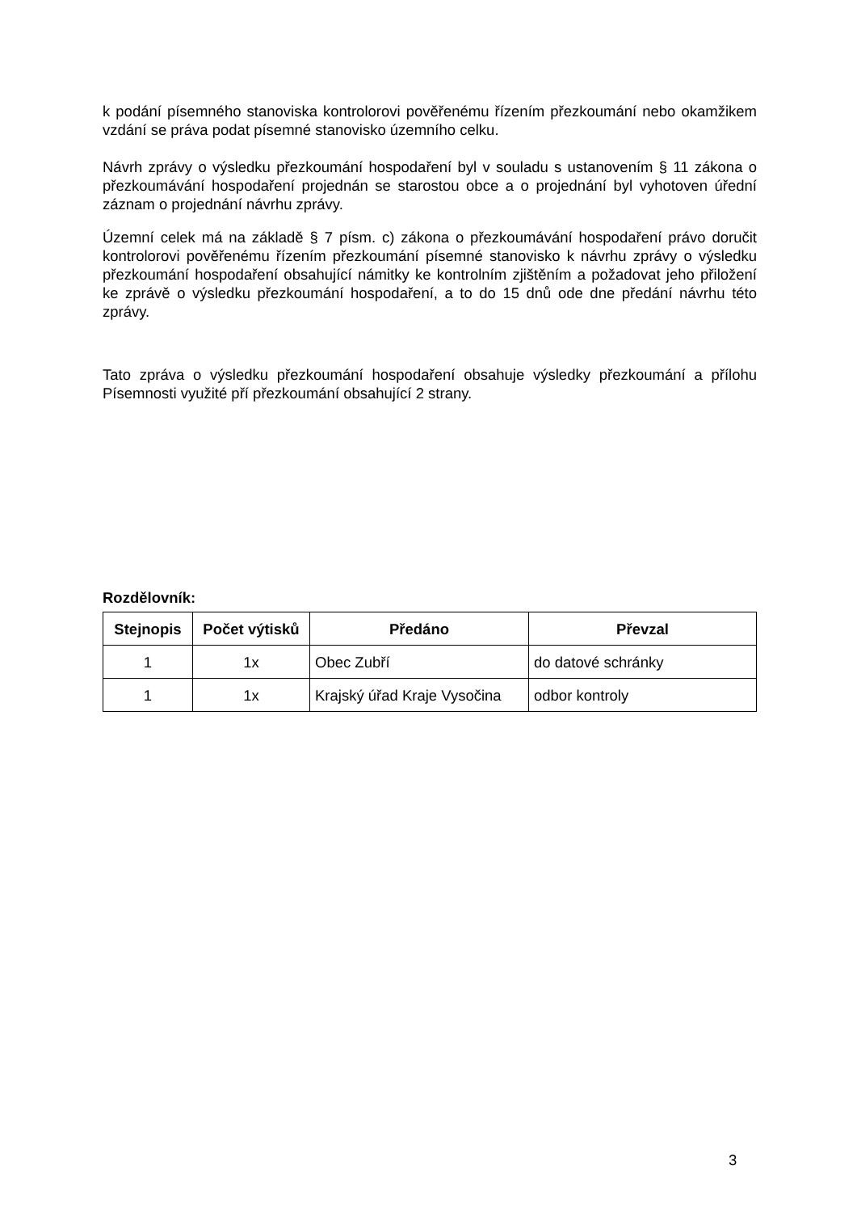k podání písemného stanoviska kontrolorovi pověřenému řízením přezkoumání nebo okamžikem vzdání se práva podat písemné stanovisko územního celku.
Návrh zprávy o výsledku přezkoumání hospodaření byl v souladu s ustanovením § 11 zákona o přezkoumávání hospodaření projednán se starostou obce a o projednání byl vyhotoven úřední záznam o projednání návrhu zprávy.
Územní celek má na základě § 7 písm. c) zákona o přezkoumávání hospodaření právo doručit kontrolorovi pověřenému řízením přezkoumání písemné stanovisko k návrhu zprávy o výsledku přezkoumání hospodaření obsahující námitky ke kontrolním zjištěním a požadovat jeho přiložení ke zprávě o výsledku přezkoumání hospodaření, a to do 15 dnů ode dne předání návrhu této zprávy.
Tato zpráva o výsledku přezkoumání hospodaření obsahuje výsledky přezkoumání a přílohu Písemnosti využité pří přezkoumání obsahující 2 strany.
Rozdělovník:
| Stejnopis | Počet výtisků | Předáno | Převzal |
| --- | --- | --- | --- |
| 1 | 1x | Obec Zubří | do datové schránky |
| 1 | 1x | Krajský úřad Kraje Vysočina | odbor kontroly |
3